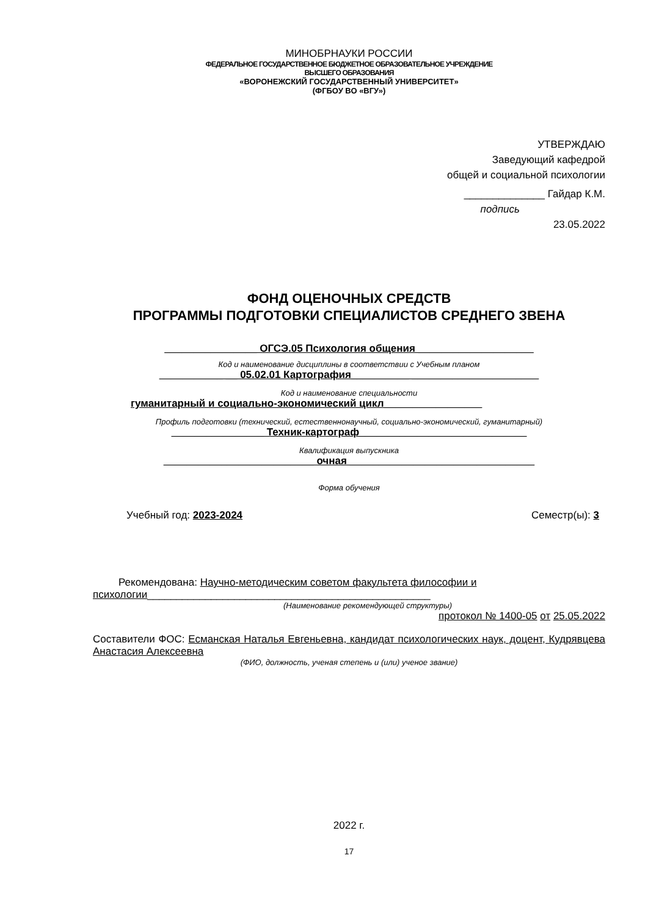МИНОБРНАУКИ РОССИИ
ФЕДЕРАЛЬНОЕ ГОСУДАРСТВЕННОЕ БЮДЖЕТНОЕ ОБРАЗОВАТЕЛЬНОЕ УЧРЕЖДЕНИЕ
ВЫСШЕГО ОБРАЗОВАНИЯ
«ВОРОНЕЖСКИЙ ГОСУДАРСТВЕННЫЙ УНИВЕРСИТЕТ»
(ФГБОУ ВО «ВГУ»)
УТВЕРЖДАЮ
Заведующий кафедрой
общей и социальной психологии
______________ Гайдар К.М.
подпись
23.05.2022
ФОНД ОЦЕНОЧНЫХ СРЕДСТВ
ПРОГРАММЫ ПОДГОТОВКИ СПЕЦИАЛИСТОВ СРЕДНЕГО ЗВЕНА
________________ ОГСЭ.05 Психология общения ____________________
Код и наименование дисциплины в соответствии с Учебным планом
___________ __ 05.02.01 Картография__________ ______________________
Код и наименование специальности
гуманитарный и социально-экономический цикл_________________
Профиль подготовки (технический, естественнонаучный, социально-экономический, гуманитарный)
________________ Техник-картограф_____________________________
Квалификация выпускника
__________________________ очная ________________________________
Форма обучения
Учебный год: 2023-2024 Семестр(ы): 3
Рекомендована: Научно-методическим советом факультета философии и психологии_________________________________________________
(Наименование рекомендующей структуры)
протокол № 1400-05 от 25.05.2022
Составители ФОС: Есманская Наталья Евгеньевна, кандидат психологических наук, доцент, Кудрявцева Анастасия Алексеевна
(ФИО, должность, ученая степень и (или) ученое звание)
2022 г.
17